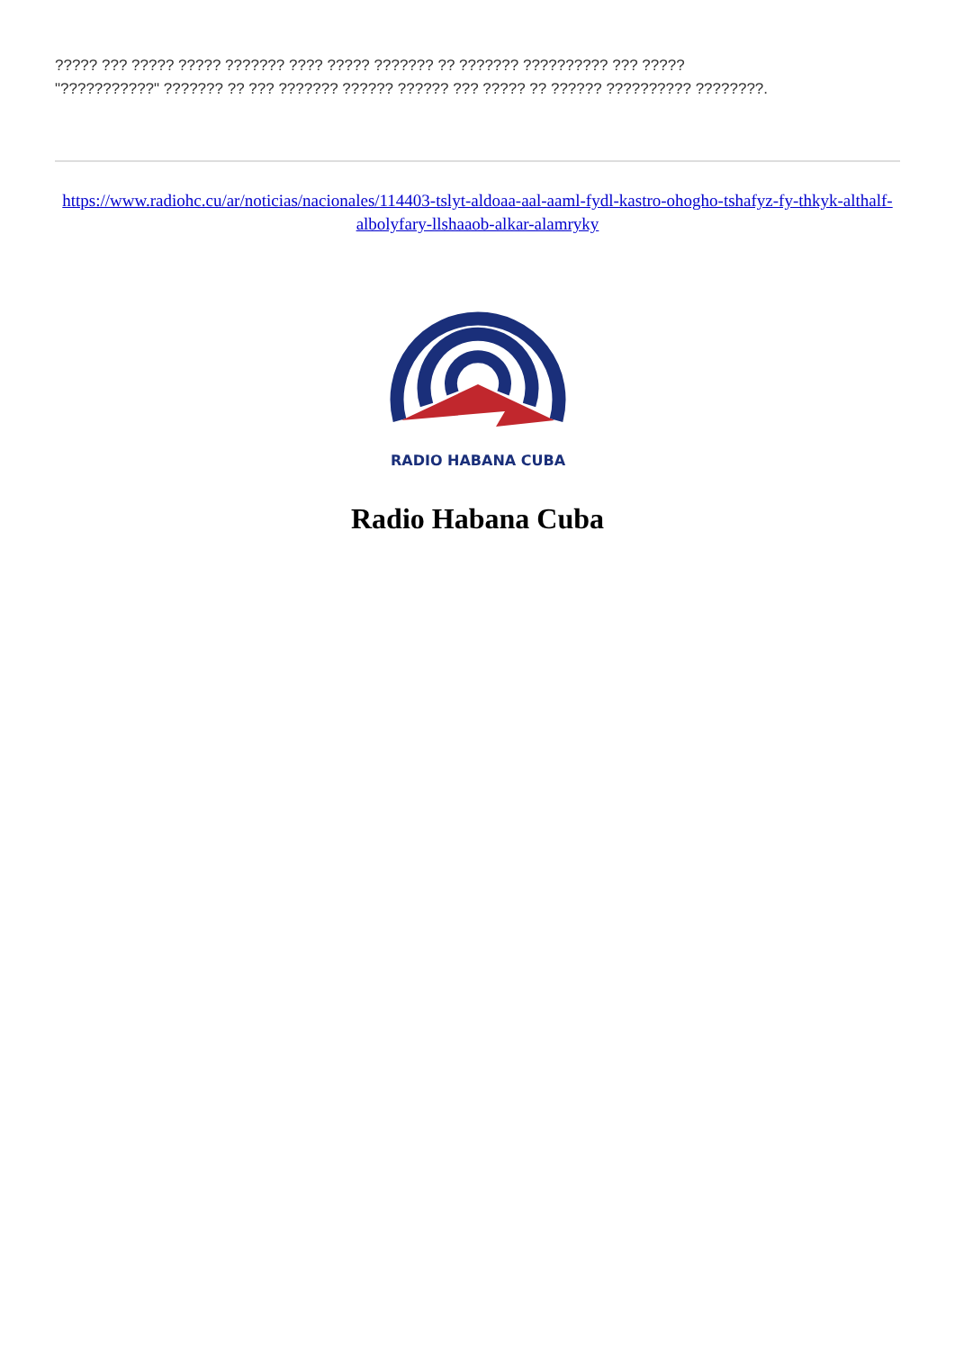????? ??? ????? ????? ??????? ???? ????? ??????? ?? ??????? ?????????? ??? ?????
"???????????" ??????? ?? ??? ??????? ?????? ?????? ??? ????? ?? ?????? ?????????? ????????.
https://www.radiohc.cu/ar/noticias/nacionales/114403-tslyt-aldoaa-aal-aaml-fydl-kastro-ohogho-tshafyz-fy-thkyk-althalf-albolyfary-llshaaob-alkar-alamryky
RADIO HABANA CUBA
Radio Habana Cuba